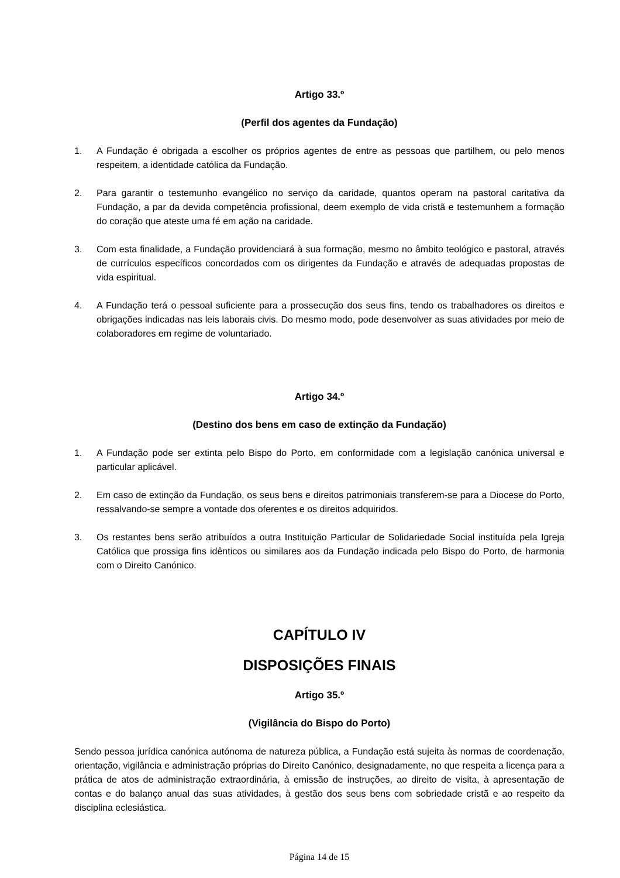Artigo 33.º
(Perfil dos agentes da Fundação)
1. A Fundação é obrigada a escolher os próprios agentes de entre as pessoas que partilhem, ou pelo menos respeitem, a identidade católica da Fundação.
2. Para garantir o testemunho evangélico no serviço da caridade, quantos operam na pastoral caritativa da Fundação, a par da devida competência profissional, deem exemplo de vida cristã e testemunhem a formação do coração que ateste uma fé em ação na caridade.
3. Com esta finalidade, a Fundação providenciará à sua formação, mesmo no âmbito teológico e pastoral, através de currículos específicos concordados com os dirigentes da Fundação e através de adequadas propostas de vida espiritual.
4. A Fundação terá o pessoal suficiente para a prossecução dos seus fins, tendo os trabalhadores os direitos e obrigações indicadas nas leis laborais civis. Do mesmo modo, pode desenvolver as suas atividades por meio de colaboradores em regime de voluntariado.
Artigo 34.º
(Destino dos bens em caso de extinção da Fundação)
1. A Fundação pode ser extinta pelo Bispo do Porto, em conformidade com a legislação canónica universal e particular aplicável.
2. Em caso de extinção da Fundação, os seus bens e direitos patrimoniais transferem-se para a Diocese do Porto, ressalvando-se sempre a vontade dos oferentes e os direitos adquiridos.
3. Os restantes bens serão atribuídos a outra Instituição Particular de Solidariedade Social instituída pela Igreja Católica que prossiga fins idênticos ou similares aos da Fundação indicada pelo Bispo do Porto, de harmonia com o Direito Canónico.
CAPÍTULO IV
DISPOSIÇÕES FINAIS
Artigo 35.º
(Vigilância do Bispo do Porto)
Sendo pessoa jurídica canónica autónoma de natureza pública, a Fundação está sujeita às normas de coordenação, orientação, vigilância e administração próprias do Direito Canónico, designadamente, no que respeita a licença para a prática de atos de administração extraordinária, à emissão de instruções, ao direito de visita, à apresentação de contas e do balanço anual das suas atividades, à gestão dos seus bens com sobriedade cristã e ao respeito da disciplina eclesiástica.
Página 14 de 15